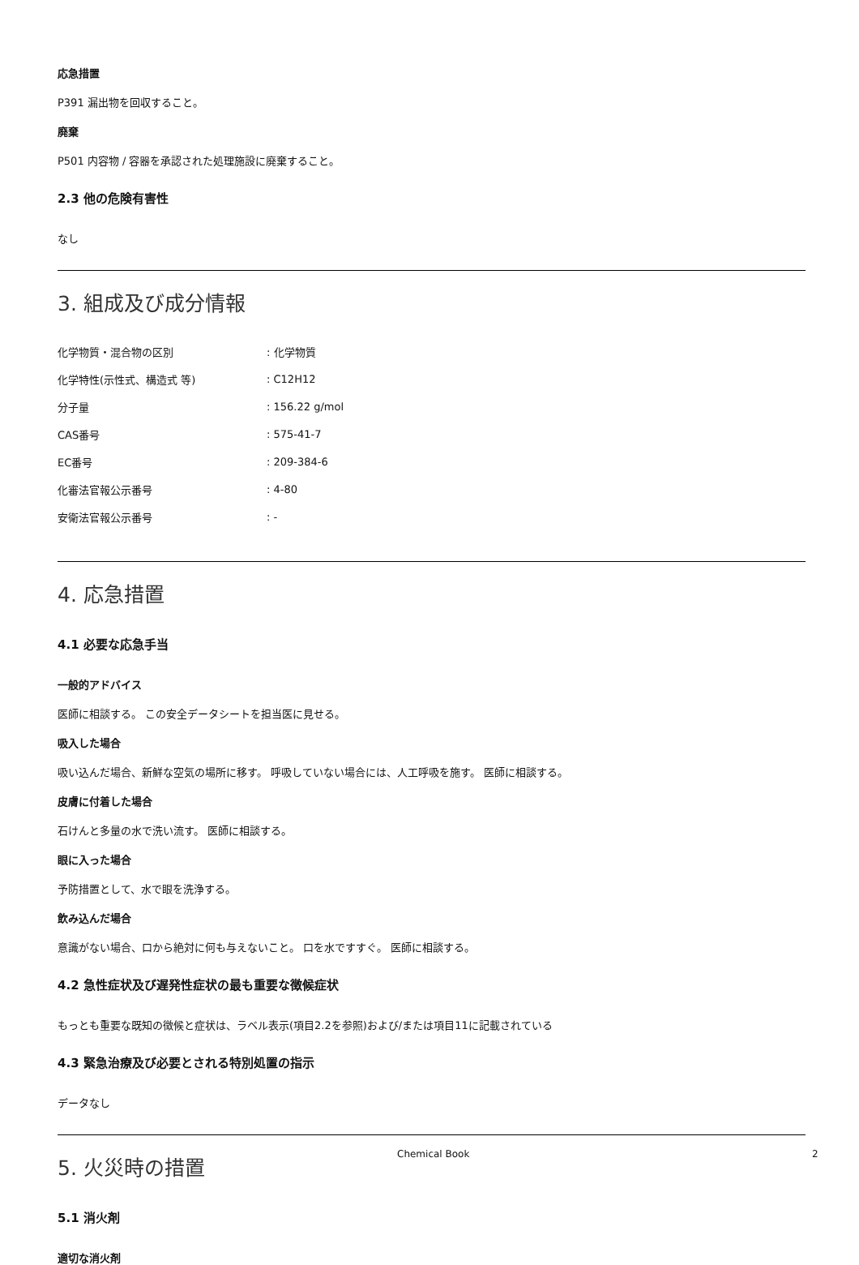応急措置
P391 漏出物を回収すること。
廃棄
P501 内容物 / 容器を承認された処理施設に廃棄すること。
2.3 他の危険有害性
なし
3. 組成及び成分情報
| 化学物質・混合物の区別 | : 化学物質 |
| 化学特性(示性式、構造式 等) | : C12H12 |
| 分子量 | : 156.22 g/mol |
| CAS番号 | : 575-41-7 |
| EC番号 | : 209-384-6 |
| 化審法官報公示番号 | : 4-80 |
| 安衛法官報公示番号 | : - |
4. 応急措置
4.1 必要な応急手当
一般的アドバイス
医師に相談する。 この安全データシートを担当医に見せる。
吸入した場合
吸い込んだ場合、新鮮な空気の場所に移す。 呼吸していない場合には、人工呼吸を施す。 医師に相談する。
皮膚に付着した場合
石けんと多量の水で洗い流す。 医師に相談する。
眼に入った場合
予防措置として、水で眼を洗浄する。
飲み込んだ場合
意識がない場合、口から絶対に何も与えないこと。 口を水ですすぐ。 医師に相談する。
4.2 急性症状及び遅発性症状の最も重要な徴候症状
もっとも重要な既知の徴候と症状は、ラベル表示(項目2.2を参照)および/または項目11に記載されている
4.3 緊急治療及び必要とされる特別処置の指示
データなし
5. 火災時の措置
5.1 消火剤
適切な消火剤
Chemical Book 2